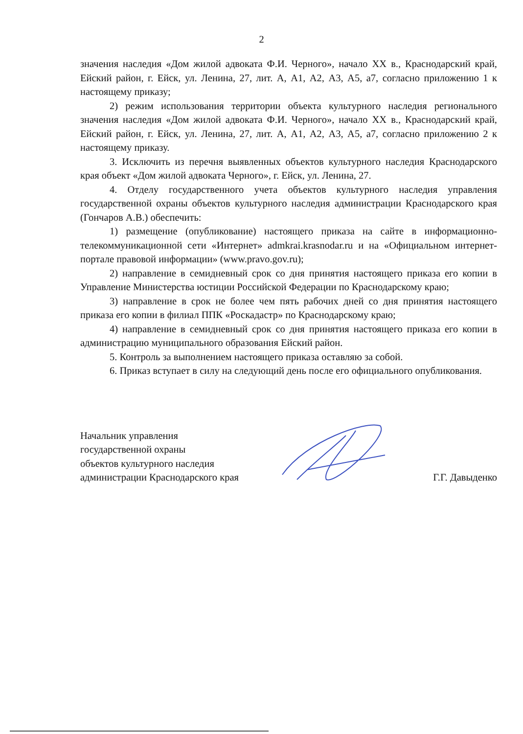2
значения наследия «Дом жилой адвоката Ф.И. Черного», начало XX в., Краснодарский край, Ейский район, г. Ейск, ул. Ленина, 27, лит. А, А1, А2, А3, А5, а7, согласно приложению 1 к настоящему приказу;
2) режим использования территории объекта культурного наследия регионального значения наследия «Дом жилой адвоката Ф.И. Черного», начало XX в., Краснодарский край, Ейский район, г. Ейск, ул. Ленина, 27, лит. А, А1, А2, А3, А5, а7, согласно приложению 2 к настоящему приказу.
3. Исключить из перечня выявленных объектов культурного наследия Краснодарского края объект «Дом жилой адвоката Черного», г. Ейск, ул. Ленина, 27.
4. Отделу государственного учета объектов культурного наследия управления государственной охраны объектов культурного наследия администрации Краснодарского края (Гончаров А.В.) обеспечить:
1) размещение (опубликование) настоящего приказа на сайте в информационно-телекоммуникационной сети «Интернет» admkrai.krasnodar.ru и на «Официальном интернет-портале правовой информации» (www.pravo.gov.ru);
2) направление в семидневный срок со дня принятия настоящего приказа его копии в Управление Министерства юстиции Российской Федерации по Краснодарскому краю;
3) направление в срок не более чем пять рабочих дней со дня принятия настоящего приказа его копии в филиал ППК «Роскадастр» по Краснодарскому краю;
4) направление в семидневный срок со дня принятия настоящего приказа его копии в администрацию муниципального образования Ейский район.
5. Контроль за выполнением настоящего приказа оставляю за собой.
6. Приказ вступает в силу на следующий день после его официального опубликования.
Начальник управления
государственной охраны
объектов культурного наследия
администрации Краснодарского края
Г.Г. Давыденко